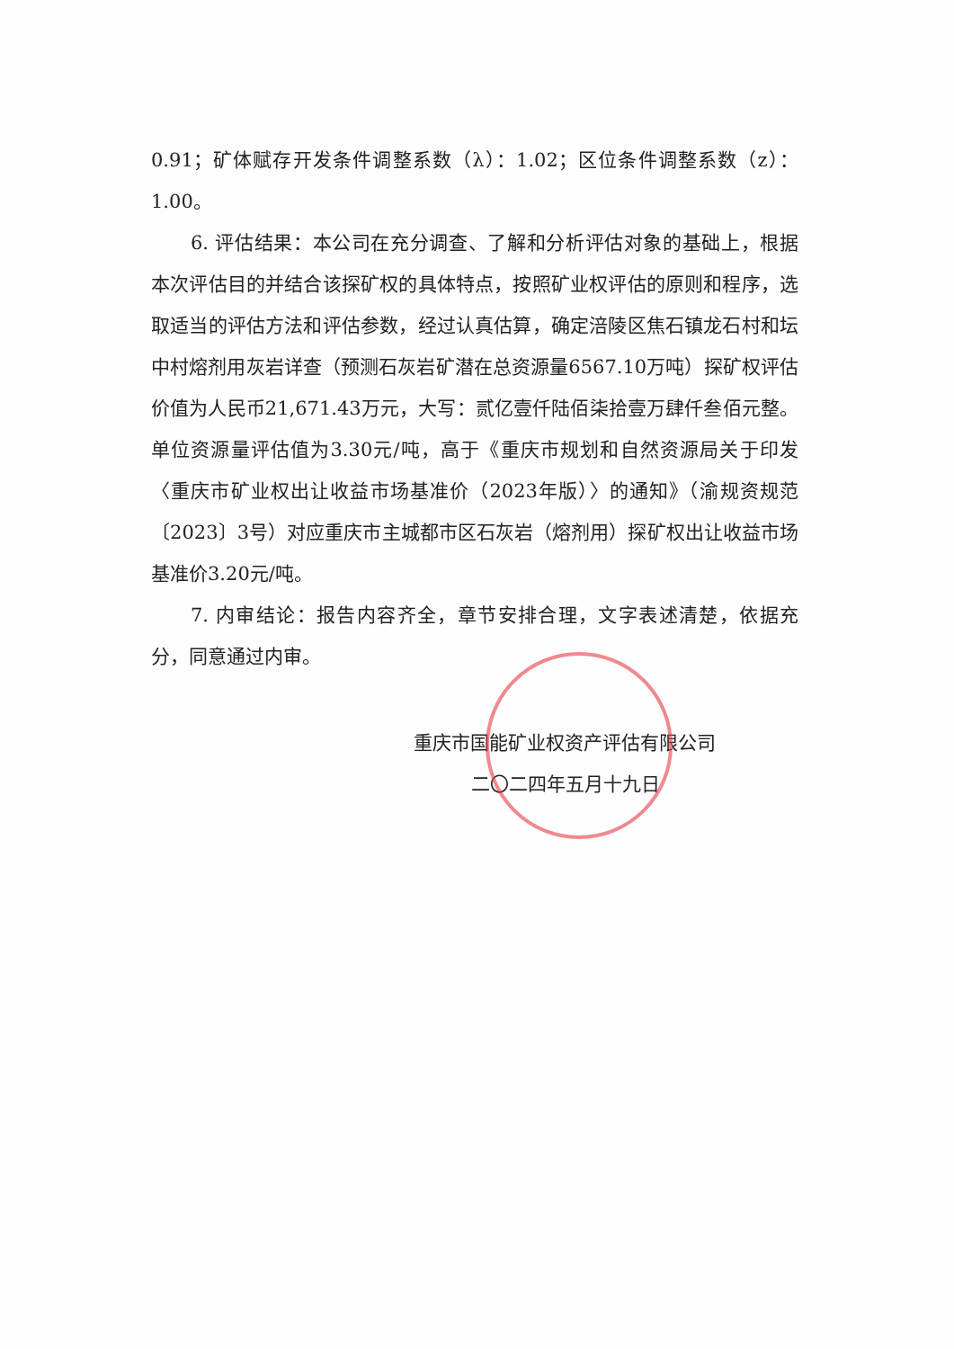0.91；矿体赋存开发条件调整系数（λ）：1.02；区位条件调整系数（z）：1.00。
6. 评估结果：本公司在充分调查、了解和分析评估对象的基础上，根据本次评估目的并结合该探矿权的具体特点，按照矿业权评估的原则和程序，选取适当的评估方法和评估参数，经过认真估算，确定涪陵区焦石镇龙石村和坛中村熔剂用灰岩详查（预测石灰岩矿潜在总资源量6567.10万吨）探矿权评估价值为人民币21,671.43万元，大写：贰亿壹仟陆佰柒拾壹万肆仟叁佰元整。单位资源量评估值为3.30元/吨，高于《重庆市规划和自然资源局关于印发〈重庆市矿业权出让收益市场基准价（2023年版）〉的通知》（渝规资规范〔2023〕3号）对应重庆市主城都市区石灰岩（熔剂用）探矿权出让收益市场基准价3.20元/吨。
7. 内审结论：报告内容齐全，章节安排合理，文字表述清楚，依据充分，同意通过内审。
重庆市国能矿业权资产评估有限公司
二〇二四年五月十九日